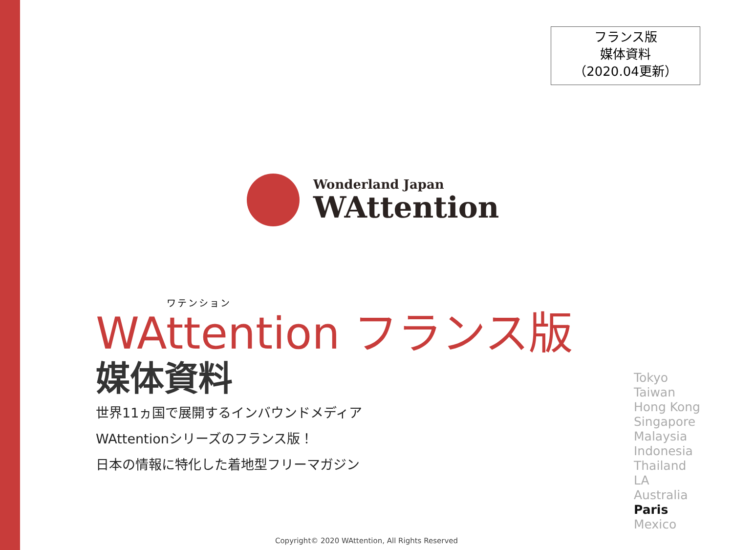フランス版
媒体資料
（2020.04更新）
Wonderland Japan
WAttention
ワテンション
WAttention フランス版
媒体資料
世界11ヵ国で展開するインバウンドメディア
WAttentionシリーズのフランス版！
日本の情報に特化した着地型フリーマガジン
Tokyo
Taiwan
Hong Kong
Singapore
Malaysia
Indonesia
Thailand
LA
Australia
Paris
Mexico
Copyright© 2020 WAttention, All Rights Reserved